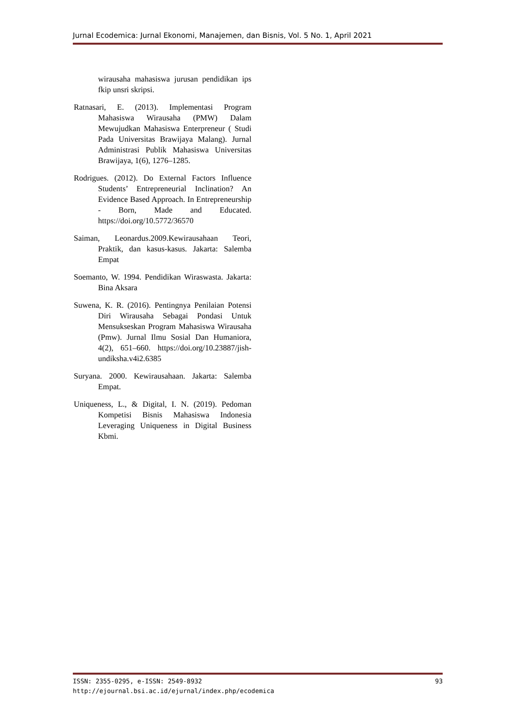Jurnal Ecodemica: Jurnal Ekonomi, Manajemen, dan Bisnis, Vol. 5 No. 1, April 2021
wirausaha mahasiswa jurusan pendidikan ips fkip unsri skripsi.
Ratnasari, E. (2013). Implementasi Program Mahasiswa Wirausaha (PMW) Dalam Mewujudkan Mahasiswa Enterpreneur ( Studi Pada Universitas Brawijaya Malang). Jurnal Administrasi Publik Mahasiswa Universitas Brawijaya, 1(6), 1276–1285.
Rodrigues. (2012). Do External Factors Influence Students’ Entrepreneurial Inclination? An Evidence Based Approach. In Entrepreneurship - Born, Made and Educated. https://doi.org/10.5772/36570
Saiman, Leonardus.2009.Kewirausahaan Teori, Praktik, dan kasus-kasus. Jakarta: Salemba Empat
Soemanto, W. 1994. Pendidikan Wiraswasta. Jakarta: Bina Aksara
Suwena, K. R. (2016). Pentingnya Penilaian Potensi Diri Wirausaha Sebagai Pondasi Untuk Mensukseskan Program Mahasiswa Wirausaha (Pmw). Jurnal Ilmu Sosial Dan Humaniora, 4(2), 651–660. https://doi.org/10.23887/jish-undiksha.v4i2.6385
Suryana. 2000. Kewirausahaan. Jakarta: Salemba Empat.
Uniqueness, L., & Digital, I. N. (2019). Pedoman Kompetisi Bisnis Mahasiswa Indonesia Leveraging Uniqueness in Digital Business Kbmi.
ISSN: 2355-0295, e-ISSN: 2549-8932 93
http://ejournal.bsi.ac.id/ejurnal/index.php/ecodemica